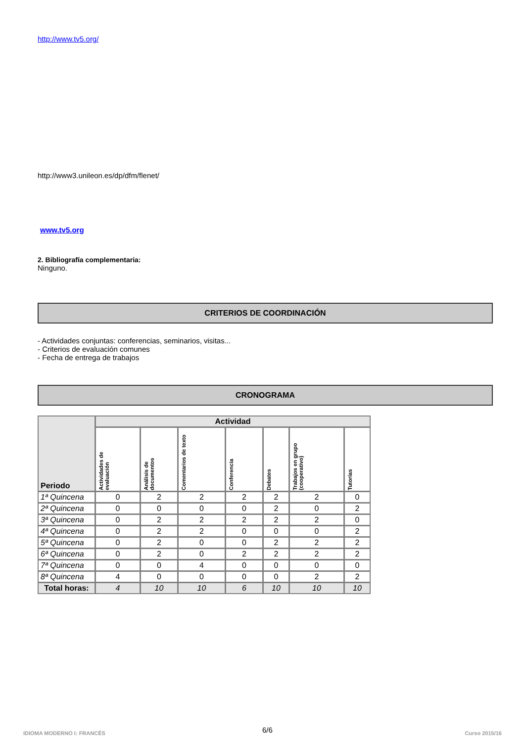http://www.tv5.org/
http://www3.unileon.es/dp/dfm/flenet/
www.tv5.org
2. Bibliografía complementaria:
Ninguno.
CRITERIOS DE COORDINACIÓN
- Actividades conjuntas: conferencias, seminarios, visitas...
- Criterios de evaluación comunes
- Fecha de entrega de trabajos
CRONOGRAMA
| Periodo | Actividad | | | | | | |
| --- | --- | --- | --- | --- | --- | --- | --- |
| | Actividades de evaluación | Análisis de documentos | Comentarios de texto | Conferencia | Debates | Trabajos en grupo (cooperativo) | Tutorías |
| 1ª Quincena | 0 | 2 | 2 | 2 | 2 | 2 | 0 |
| 2ª Quincena | 0 | 0 | 0 | 0 | 2 | 0 | 2 |
| 3ª Quincena | 0 | 2 | 2 | 2 | 2 | 2 | 0 |
| 4ª Quincena | 0 | 2 | 2 | 0 | 0 | 0 | 2 |
| 5ª Quincena | 0 | 2 | 0 | 0 | 2 | 2 | 2 |
| 6ª Quincena | 0 | 2 | 0 | 2 | 2 | 2 | 2 |
| 7ª Quincena | 0 | 0 | 4 | 0 | 0 | 0 | 0 |
| 8ª Quincena | 4 | 0 | 0 | 0 | 0 | 2 | 2 |
| Total horas: | 4 | 10 | 10 | 6 | 10 | 10 | 10 |
IDIOMA MODERNO I: FRANCÉS 6/6 Curso 2015/16